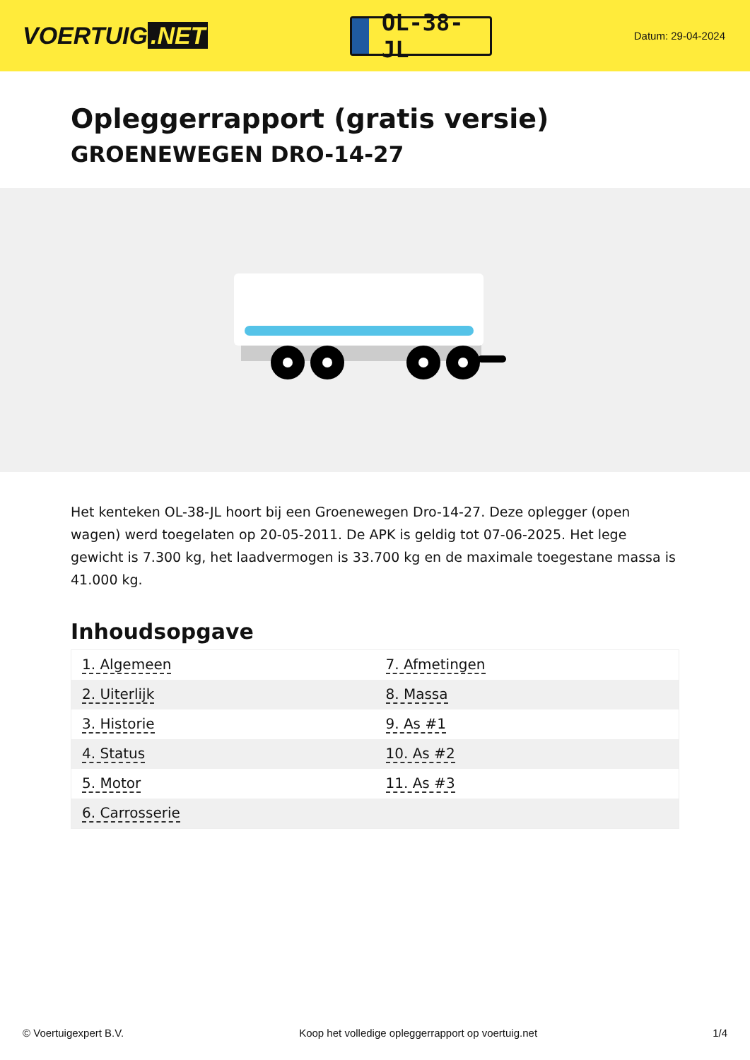VOERTUIG.NET
OL-38-JL
Datum: 29-04-2024
Opleggerrapport (gratis versie)
GROENEWEGEN DRO-14-27
Het kenteken OL-38-JL hoort bij een Groenewegen Dro-14-27. Deze oplegger (open wagen) werd toegelaten op 20-05-2011. De APK is geldig tot 07-06-2025. Het lege gewicht is 7.300 kg, het laadvermogen is 33.700 kg en de maximale toegestane massa is 41.000 kg.
Inhoudsopgave
| 1. Algemeen | 7. Afmetingen |
| 2. Uiterlijk | 8. Massa |
| 3. Historie | 9. As #1 |
| 4. Status | 10. As #2 |
| 5. Motor | 11. As #3 |
| 6. Carrosserie | |
© Voertuigexpert B.V. Koop het volledige opleggerrapport op voertuig.net 1/4